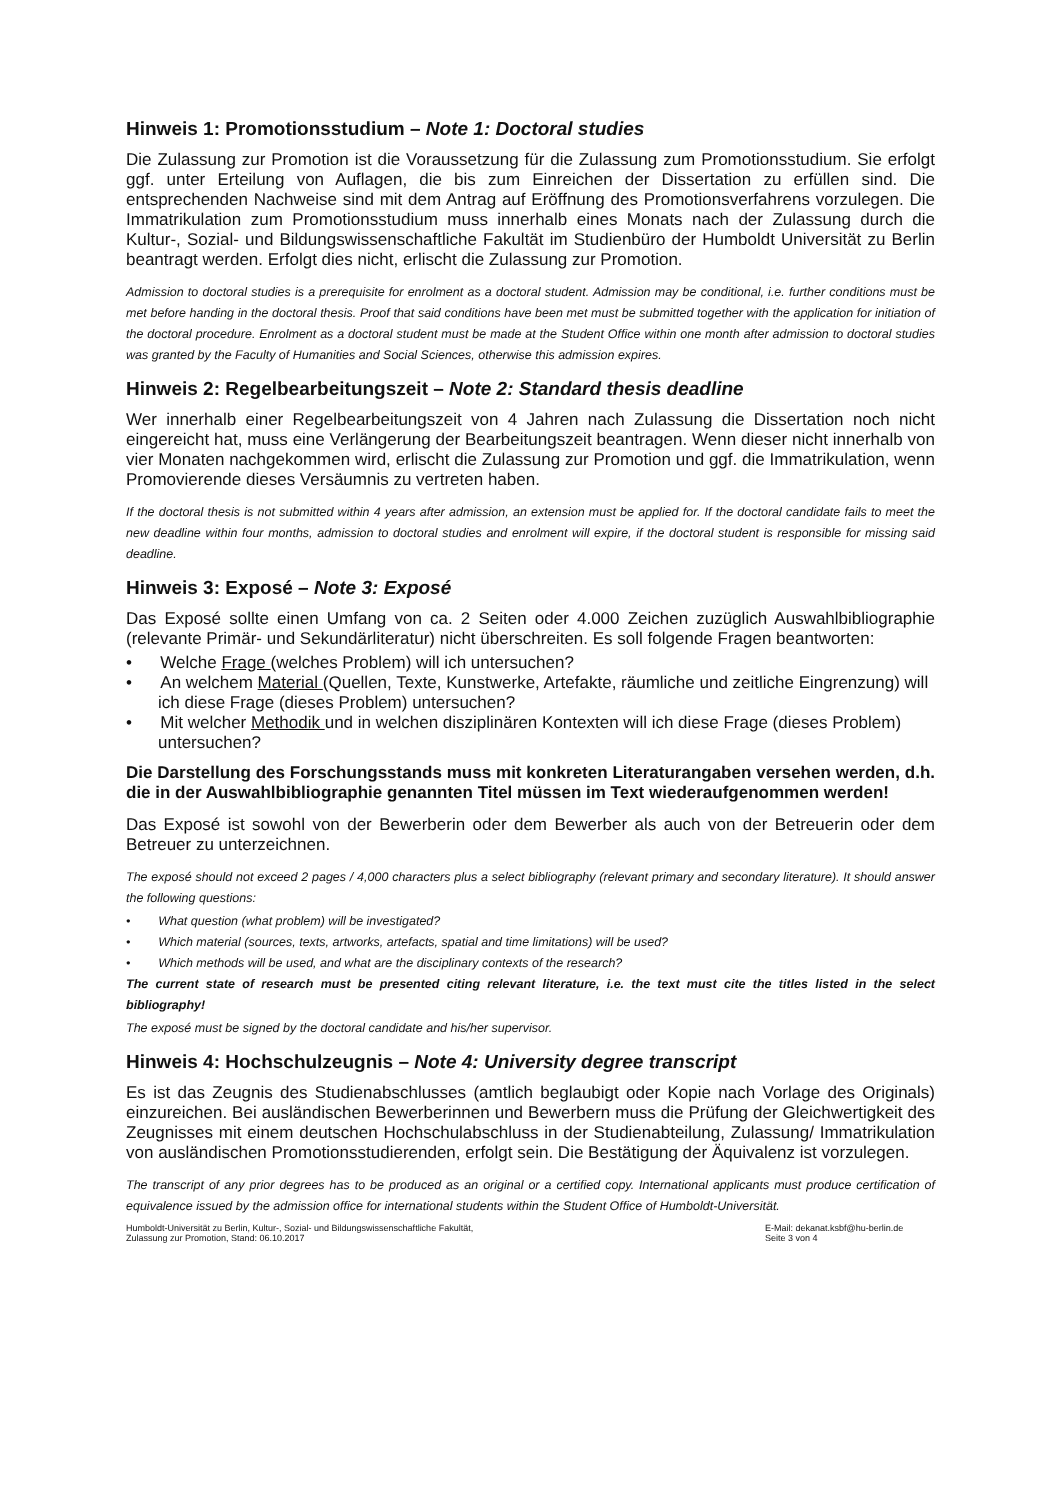Hinweis 1: Promotionsstudium – Note 1: Doctoral studies
Die Zulassung zur Promotion ist die Voraussetzung für die Zulassung zum Promotionsstudium. Sie erfolgt ggf. unter Erteilung von Auflagen, die bis zum Einreichen der Dissertation zu erfüllen sind. Die entsprechenden Nachweise sind mit dem Antrag auf Eröffnung des Promotionsverfahrens vorzulegen. Die Immatrikulation zum Promotionsstudium muss innerhalb eines Monats nach der Zulassung durch die Kultur-, Sozial- und Bildungswissenschaftliche Fakultät im Studienbüro der Humboldt Universität zu Berlin beantragt werden. Erfolgt dies nicht, erlischt die Zulassung zur Promotion.
Admission to doctoral studies is a prerequisite for enrolment as a doctoral student. Admission may be conditional, i.e. further conditions must be met before handing in the doctoral thesis. Proof that said conditions have been met must be submitted together with the application for initiation of the doctoral procedure. Enrolment as a doctoral student must be made at the Student Office within one month after admission to doctoral studies was granted by the Faculty of Humanities and Social Sciences, otherwise this admission expires.
Hinweis 2: Regelbearbeitungszeit – Note 2: Standard thesis deadline
Wer innerhalb einer Regelbearbeitungszeit von 4 Jahren nach Zulassung die Dissertation noch nicht eingereicht hat, muss eine Verlängerung der Bearbeitungszeit beantragen. Wenn dieser nicht innerhalb von vier Monaten nachgekommen wird, erlischt die Zulassung zur Promotion und ggf. die Immatrikulation, wenn Promovierende dieses Versäumnis zu vertreten haben.
If the doctoral thesis is not submitted within 4 years after admission, an extension must be applied for. If the doctoral candidate fails to meet the new deadline within four months, admission to doctoral studies and enrolment will expire, if the doctoral student is responsible for missing said deadline.
Hinweis 3: Exposé – Note 3: Exposé
Das Exposé sollte einen Umfang von ca. 2 Seiten oder 4.000 Zeichen zuzüglich Auswahlbibliographie (relevante Primär- und Sekundärliteratur) nicht überschreiten. Es soll folgende Fragen beantworten:
• Welche Frage (welches Problem) will ich untersuchen?
• An welchem Material (Quellen, Texte, Kunstwerke, Artefakte, räumliche und zeitliche Eingrenzung) will ich diese Frage (dieses Problem) untersuchen?
• Mit welcher Methodik und in welchen disziplinären Kontexten will ich diese Frage (dieses Problem) untersuchen?
Die Darstellung des Forschungsstands muss mit konkreten Literaturangaben versehen werden, d.h. die in der Auswahlbibliographie genannten Titel müssen im Text wiederaufgenommen werden!
Das Exposé ist sowohl von der Bewerberin oder dem Bewerber als auch von der Betreuerin oder dem Betreuer zu unterzeichnen.
The exposé should not exceed 2 pages / 4,000 characters plus a select bibliography (relevant primary and secondary literature). It should answer the following questions:
• What question (what problem) will be investigated?
• Which material (sources, texts, artworks, artefacts, spatial and time limitations) will be used?
• Which methods will be used, and what are the disciplinary contexts of the research?
The current state of research must be presented citing relevant literature, i.e. the text must cite the titles listed in the select bibliography!
The exposé must be signed by the doctoral candidate and his/her supervisor.
Hinweis 4: Hochschulzeugnis – Note 4: University degree transcript
Es ist das Zeugnis des Studienabschlusses (amtlich beglaubigt oder Kopie nach Vorlage des Originals) einzureichen. Bei ausländischen Bewerberinnen und Bewerbern muss die Prüfung der Gleichwertigkeit des Zeugnisses mit einem deutschen Hochschulabschluss in der Studienabteilung, Zulassung/ Immatrikulation von ausländischen Promotionsstudierenden, erfolgt sein. Die Bestätigung der Äquivalenz ist vorzulegen.
The transcript of any prior degrees has to be produced as an original or a certified copy. International applicants must produce certification of equivalence issued by the admission office for international students within the Student Office of Humboldt-Universität.
Humboldt-Universität zu Berlin, Kultur-, Sozial- und Bildungswissenschaftliche Fakultät,
Zulassung zur Promotion, Stand: 06.10.2017
E-Mail: dekanat.ksbf@hu-berlin.de
Seite 3 von 4